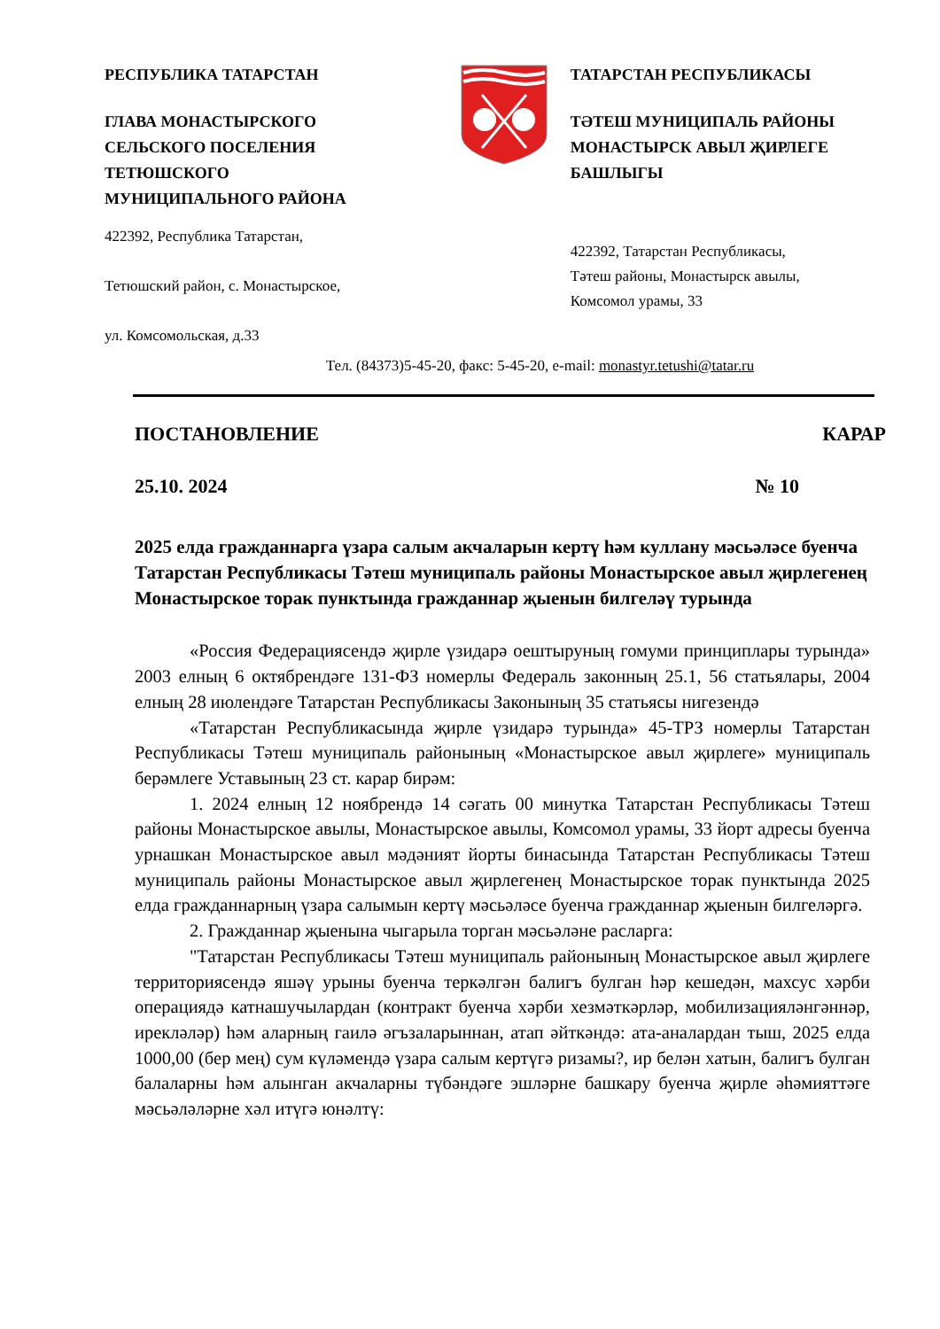РЕСПУБЛИКА ТАТАРСТАН
ГЛАВА МОНАСТЫРСКОГО
СЕЛЬСКОГО ПОСЕЛЕНИЯ
ТЕТЮШСКОГО
МУНИЦИПАЛЬНОГО РАЙОНА
422392, Республика Татарстан,
Тетюшский район, с. Монастырское,
ул. Комсомольская, д.33
ТАТАРСТАН РЕСПУБЛИКАСЫ
ТӘТЕШ МУНИЦИПАЛЬ РАЙОНЫ
МОНАСТЫРСК АВЫЛ ҖИРЛЕГЕ
БАШЛЫГЫ
422392, Татарстан Республикасы,
Тәтеш районы, Монастырск авылы,
Комсомол урамы, 33
Тел. (84373)5-45-20, факс: 5-45-20, e-mail: monastyr.tetushi@tatar.ru
ПОСТАНОВЛЕНИЕ КАРАР
25.10. 2024 № 10
2025 елда гражданнарга үзара салым акчаларын кертү һәм куллану мәсьәләсе буенча Татарстан Республикасы Тәтеш муниципаль районы Монастырское авыл җирлегенең Монастырское торак пунктында гражданнар җыенын билгеләү турында
«Россия Федерациясендә җирле үзидарә оештыруның гомуми принциплары турында» 2003 елның 6 октябрендәге 131-ФЗ номерлы Федераль законның 25.1, 56 статьялары, 2004 елның 28 июлендәге Татарстан Республикасы Законының 35 статьясы нигезендә
«Татарстан Республикасында җирле үзидарә турында» 45-ТРЗ номерлы Татарстан Республикасы Тәтеш муниципаль районының «Монастырское авыл җирлеге» муниципаль берәмлеге Уставының 23 ст. карар бирәм:
1. 2024 елның 12 ноябрендә 14 сәгать 00 минутка Татарстан Республикасы Тәтеш районы Монастырское авылы, Монастырское авылы, Комсомол урамы, 33 йорт адресы буенча урнашкан Монастырское авыл мәдәният йорты бинасында Татарстан Республикасы Тәтеш муниципаль районы Монастырское авыл җирлегенең Монастырское торак пунктында 2025 елда гражданнарның үзара салымын кертү мәсьәләсе буенча гражданнар җыенын билгеләргә.
2. Гражданнар җыенына чыгарыла торган мәсьәләне расларга:
"Татарстан Республикасы Тәтеш муниципаль районының Монастырское авыл җирлеге территориясендә яшәү урыны буенча теркәлгән балигъ булган һәр кешедән, махсус хәрби операциядә катнашучылардан (контракт буенча хәрби хезмәткәрләр, мобилизацияләнгәннәр, ирекләләр) һәм аларның гаилә әгъзаларыннан, атап әйткәндә: ата-аналардан тыш, 2025 елда 1000,00 (бер мең) сум күләмендә үзара салым кертүгә ризамы?, ир белән хатын, балигъ булган балаларны һәм алынган акчаларны түбәндәге эшләрне башкару буенча җирле әһәмияттәге мәсьәләләрне хәл итүгә юнәлтү: